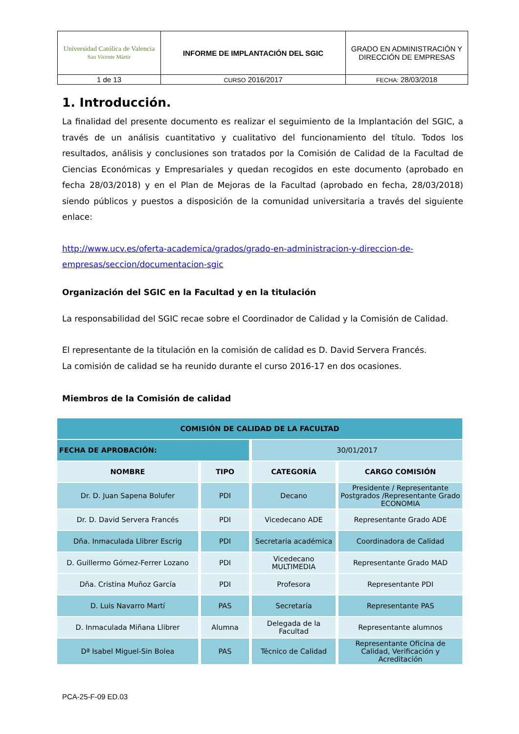| Universidad Católica de Valencia San Vicente Mártir | INFORME DE IMPLANTACIÓN DEL SGIC | GRADO EN ADMINISTRACIÓN Y DIRECCIÓN DE EMPRESAS |
| 1 de 13 | CURSO 2016/2017 | FECHA: 28/03/2018 |
1. Introducción.
La finalidad del presente documento es realizar el seguimiento de la Implantación del SGIC, a través de un análisis cuantitativo y cualitativo del funcionamiento del título. Todos los resultados, análisis y conclusiones son tratados por la Comisión de Calidad de la Facultad de Ciencias Económicas y Empresariales y quedan recogidos en este documento (aprobado en fecha 28/03/2018) y en el Plan de Mejoras de la Facultad (aprobado en fecha, 28/03/2018) siendo públicos y puestos a disposición de la comunidad universitaria a través del siguiente enlace:
http://www.ucv.es/oferta-academica/grados/grado-en-administracion-y-direccion-de-empresas/seccion/documentacion-sgic
Organización del SGIC en la Facultad y en la titulación
La responsabilidad del SGIC recae sobre el Coordinador de Calidad y la Comisión de Calidad.
El representante de la titulación en la comisión de calidad es D. David Servera Francés.
La comisión de calidad se ha reunido durante el curso 2016-17 en dos ocasiones.
Miembros de la Comisión de calidad
| COMISIÓN DE CALIDAD DE LA FACULTAD | | | |
| --- | --- | --- | --- |
| FECHA DE APROBACIÓN: | | 30/01/2017 | |
| NOMBRE | TIPO | CATEGORÍA | CARGO COMISIÓN |
| Dr. D. Juan Sapena Bolufer | PDI | Decano | Presidente / Representante Postgrados /Representante Grado ECONOMIA |
| Dr. D. David Servera Francés | PDI | Vicedecano ADE | Representante Grado ADE |
| Dña. Inmaculada Llibrer Escrig | PDI | Secretaria académica | Coordinadora de Calidad |
| D. Guillermo Gómez-Ferrer Lozano | PDI | Vicedecano MULTIMEDIA | Representante Grado MAD |
| Dña. Cristina Muñoz García | PDI | Profesora | Representante PDI |
| D. Luis Navarro Martí | PAS | Secretaría | Representante PAS |
| D. Inmaculada Miñana Llibrer | Alumna | Delegada de la Facultad | Representante alumnos |
| Dª Isabel Miguel-Sin Bolea | PAS | Técnico de Calidad | Representante Oficina de Calidad, Verificación y Acreditación |
PCA-25-F-09 ED.03